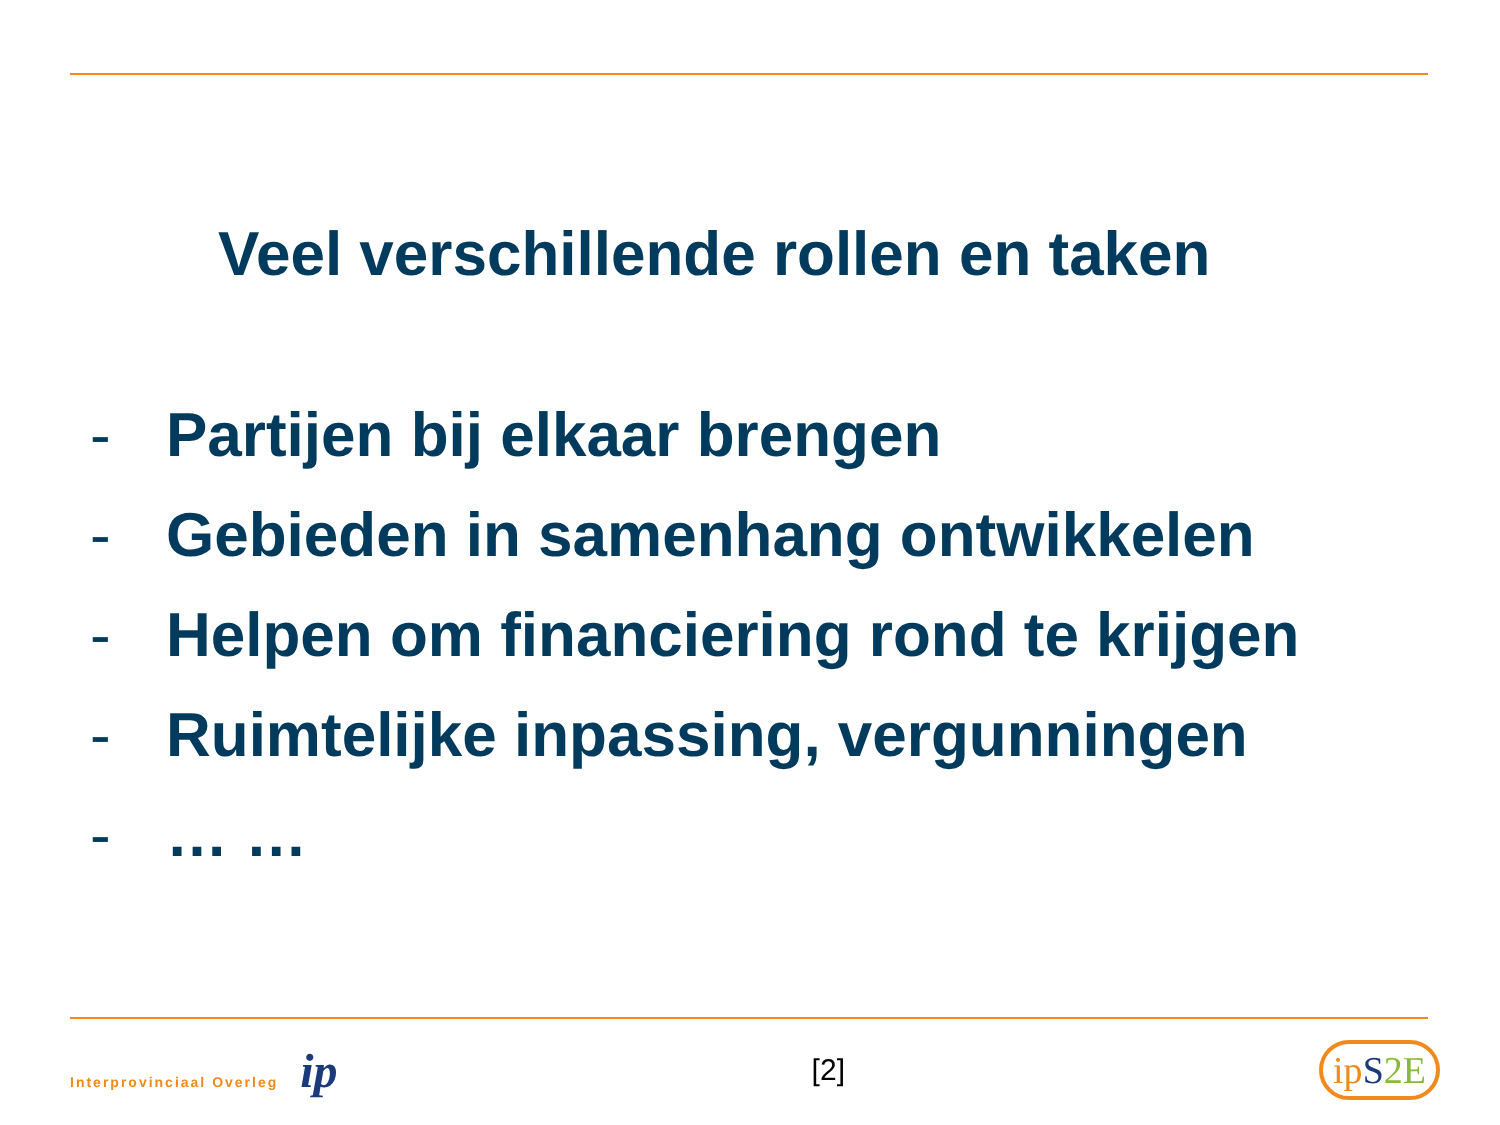Veel verschillende rollen en taken
- Partijen bij elkaar brengen
- Gebieden in samenhang ontwikkelen
- Helpen om financiering rond te krijgen
- Ruimtelijke inpassing, vergunningen
- … …
Interprovinciaal Overleg ip
[2]
ipS 2E